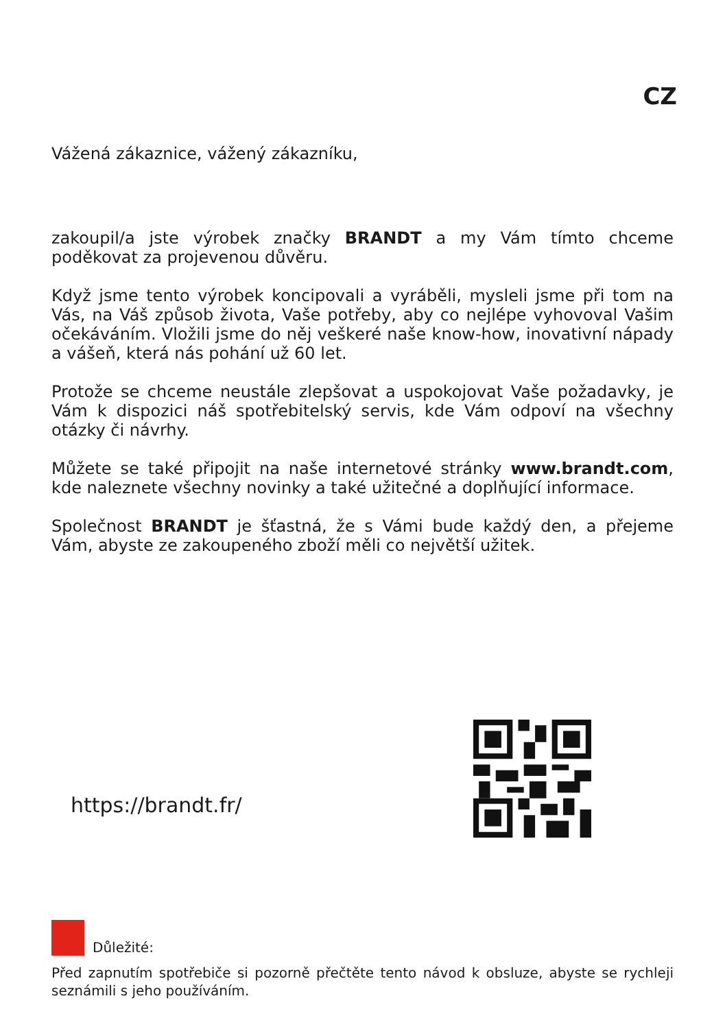CZ
Vážená zákaznice, vážený zákazníku,
zakoupil/a jste výrobek značky BRANDT a my Vám tímto chceme poděkovat za projevenou důvěru.
Když jsme tento výrobek koncipovali a vyráběli, mysleli jsme při tom na Vás, na Váš způsob života, Vaše potřeby, aby co nejlépe vyhovoval Vašim očekáváním. Vložili jsme do něj veškeré naše know-how, inovativní nápady a vášeň, která nás pohání už 60 let.
Protože se chceme neustále zlepšovat a uspokojovat Vaše požadavky, je Vám k dispozici náš spotřebitelský servis, kde Vám odpoví na všechny otázky či návrhy.
Můžete se také připojit na naše internetové stránky www.brandt.com, kde naleznete všechny novinky a také užitečné a doplňující informace.
Společnost BRANDT je šťastná, že s Vámi bude každý den, a přejeme Vám, abyste ze zakoupeného zboží měli co největší užitek.
https://brandt.fr/
Důležité:
Před zapnutím spotřebiče si pozorně přečtěte tento návod k obsluze, abyste se rychleji seznámili s jeho používáním.